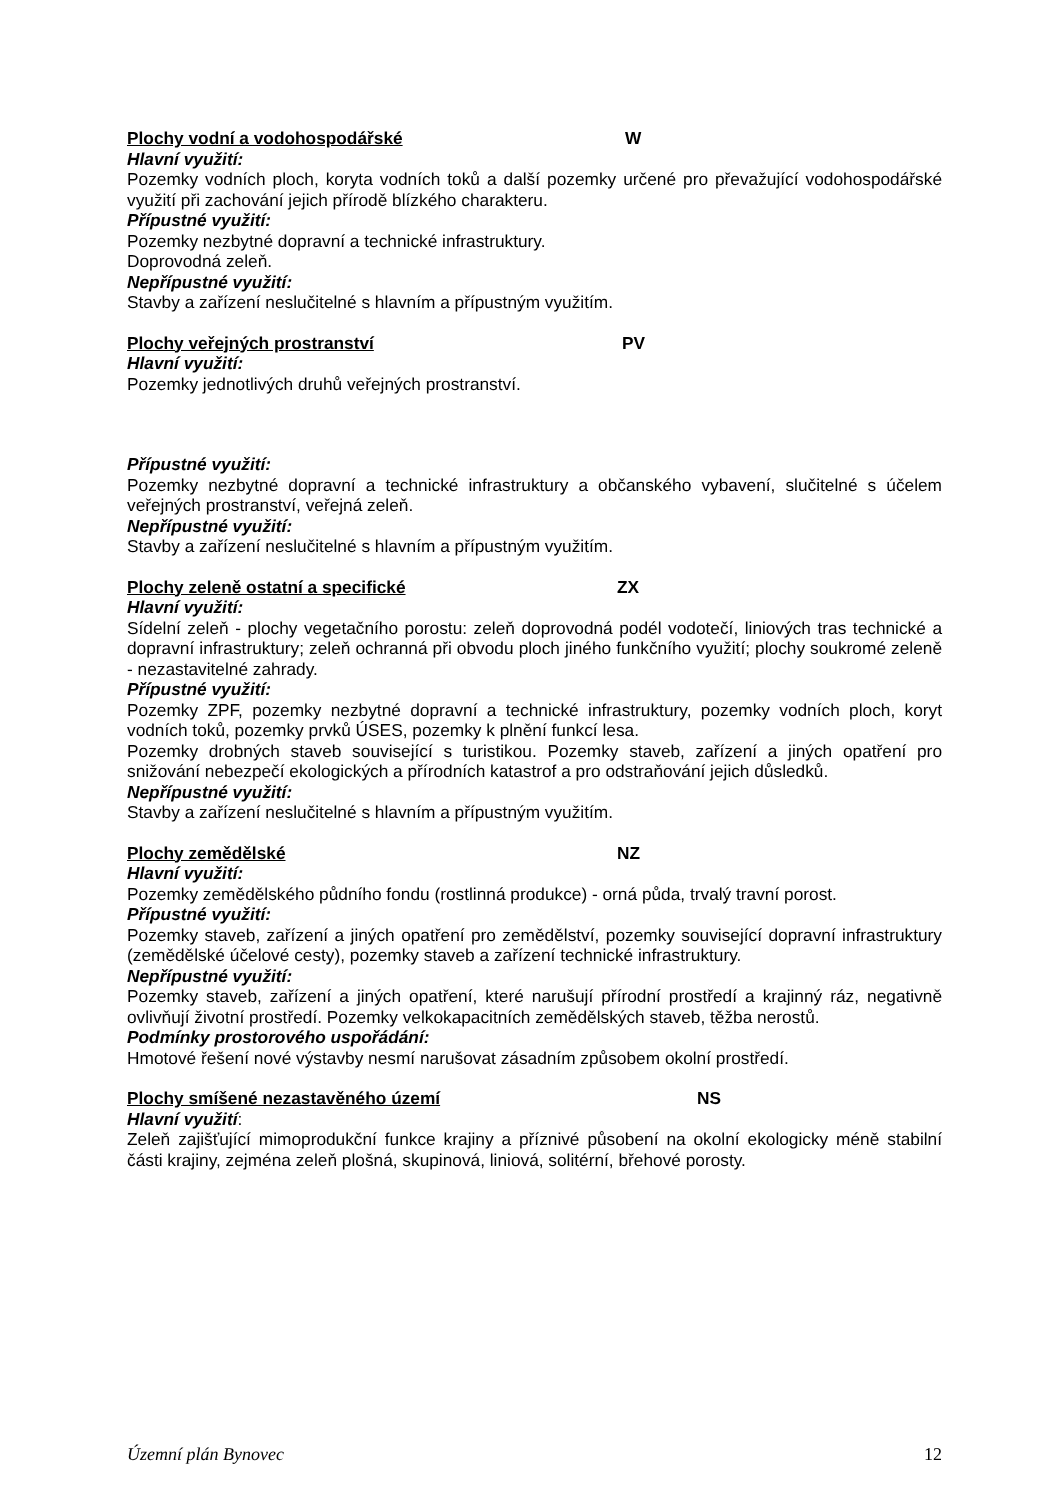Plochy vodní a vodohospodářské W
Hlavní využití:
Pozemky vodních ploch, koryta vodních toků a další pozemky určené pro převažující vodohospodářské využití při zachování jejich přírodě blízkého charakteru.
Přípustné využití:
Pozemky nezbytné dopravní a technické infrastruktury.
Doprovodná zeleň.
Nepřípustné využití:
Stavby a zařízení neslučitelné s hlavním a přípustným využitím.
Plochy veřejných prostranství PV
Hlavní využití:
Pozemky jednotlivých druhů veřejných prostranství.
Přípustné využití:
Pozemky nezbytné dopravní a technické infrastruktury a občanského vybavení, slučitelné s účelem veřejných prostranství, veřejná zeleň.
Nepřípustné využití:
Stavby a zařízení neslučitelné s hlavním a přípustným využitím.
Plochy zeleně ostatní a specifické ZX
Hlavní využití:
Sídelní zeleň - plochy vegetačního porostu: zeleň doprovodná podél vodotečí, liniových tras technické a dopravní infrastruktury; zeleň ochranná při obvodu ploch jiného funkčního využití; plochy soukromé zeleně - nezastavitelné zahrady.
Přípustné využití:
Pozemky ZPF, pozemky nezbytné dopravní a technické infrastruktury, pozemky vodních ploch, koryt vodních toků, pozemky prvků ÚSES, pozemky k plnění funkcí lesa.
Pozemky drobných staveb související s turistikou. Pozemky staveb, zařízení a jiných opatření pro snižování nebezpečí ekologických a přírodních katastrof a pro odstraňování jejich důsledků.
Nepřípustné využití:
Stavby a zařízení neslučitelné s hlavním a přípustným využitím.
Plochy zemědělské NZ
Hlavní využití:
Pozemky zemědělského půdního fondu (rostlinná produkce) - orná půda, trvalý travní porost.
Přípustné využití:
Pozemky staveb, zařízení a jiných opatření pro zemědělství, pozemky související dopravní infrastruktury (zemědělské účelové cesty), pozemky staveb a zařízení technické infrastruktury.
Nepřípustné využití:
Pozemky staveb, zařízení a jiných opatření, které narušují přírodní prostředí a krajinný ráz, negativně ovlivňují životní prostředí. Pozemky velkokapacitních zemědělských staveb, těžba nerostů.
Podmínky prostorového uspořádání:
Hmotové řešení nové výstavby nesmí narušovat zásadním způsobem okolní prostředí.
Plochy smíšené nezastavěného území NS
Hlavní využití:
Zeleň zajišťující mimoprodukční funkce krajiny a příznivé působení na okolní ekologicky méně stabilní části krajiny, zejména zeleň plošná, skupinová, liniová, solitérní, břehové porosty.
Územní plán Bynovec 12